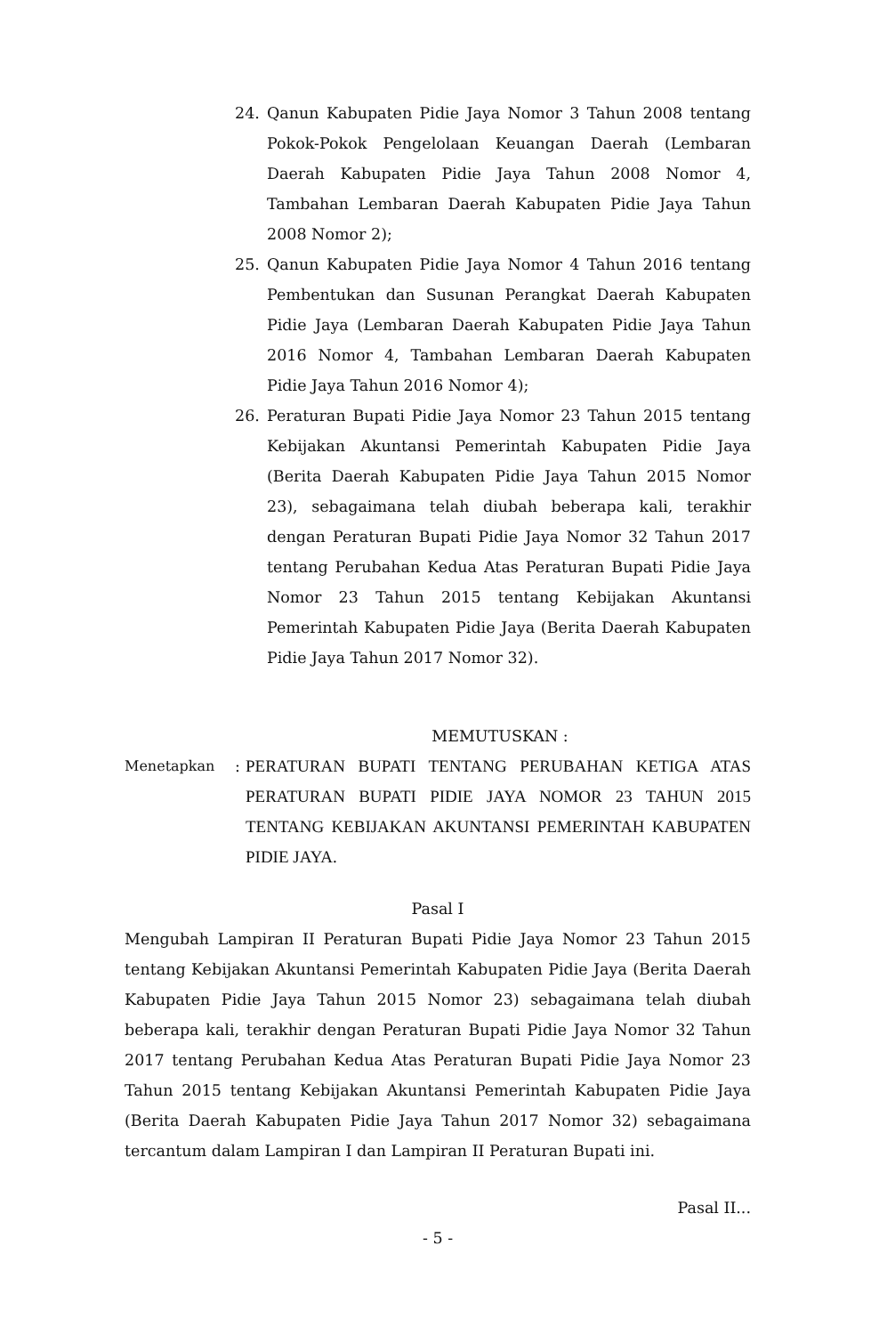24. Qanun Kabupaten Pidie Jaya Nomor 3 Tahun 2008 tentang Pokok-Pokok Pengelolaan Keuangan Daerah (Lembaran Daerah Kabupaten Pidie Jaya Tahun 2008 Nomor 4, Tambahan Lembaran Daerah Kabupaten Pidie Jaya Tahun 2008 Nomor 2);
25. Qanun Kabupaten Pidie Jaya Nomor 4 Tahun 2016 tentang Pembentukan dan Susunan Perangkat Daerah Kabupaten Pidie Jaya (Lembaran Daerah Kabupaten Pidie Jaya Tahun 2016 Nomor 4, Tambahan Lembaran Daerah Kabupaten Pidie Jaya Tahun 2016 Nomor 4);
26. Peraturan Bupati Pidie Jaya Nomor 23 Tahun 2015 tentang Kebijakan Akuntansi Pemerintah Kabupaten Pidie Jaya (Berita Daerah Kabupaten Pidie Jaya Tahun 2015 Nomor 23), sebagaimana telah diubah beberapa kali, terakhir dengan Peraturan Bupati Pidie Jaya Nomor 32 Tahun 2017 tentang Perubahan Kedua Atas Peraturan Bupati Pidie Jaya Nomor 23 Tahun 2015 tentang Kebijakan Akuntansi Pemerintah Kabupaten Pidie Jaya (Berita Daerah Kabupaten Pidie Jaya Tahun 2017 Nomor 32).
MEMUTUSKAN :
Menetapkan : PERATURAN BUPATI TENTANG PERUBAHAN KETIGA ATAS PERATURAN BUPATI PIDIE JAYA NOMOR 23 TAHUN 2015 TENTANG KEBIJAKAN AKUNTANSI PEMERINTAH KABUPATEN PIDIE JAYA.
Pasal I
Mengubah Lampiran II Peraturan Bupati Pidie Jaya Nomor 23 Tahun 2015 tentang Kebijakan Akuntansi Pemerintah Kabupaten Pidie Jaya (Berita Daerah Kabupaten Pidie Jaya Tahun 2015 Nomor 23) sebagaimana telah diubah beberapa kali, terakhir dengan Peraturan Bupati Pidie Jaya Nomor 32 Tahun 2017 tentang Perubahan Kedua Atas Peraturan Bupati Pidie Jaya Nomor 23 Tahun 2015 tentang Kebijakan Akuntansi Pemerintah Kabupaten Pidie Jaya (Berita Daerah Kabupaten Pidie Jaya Tahun 2017 Nomor 32) sebagaimana tercantum dalam Lampiran I dan Lampiran II Peraturan Bupati ini.
Pasal II...
- 5 -